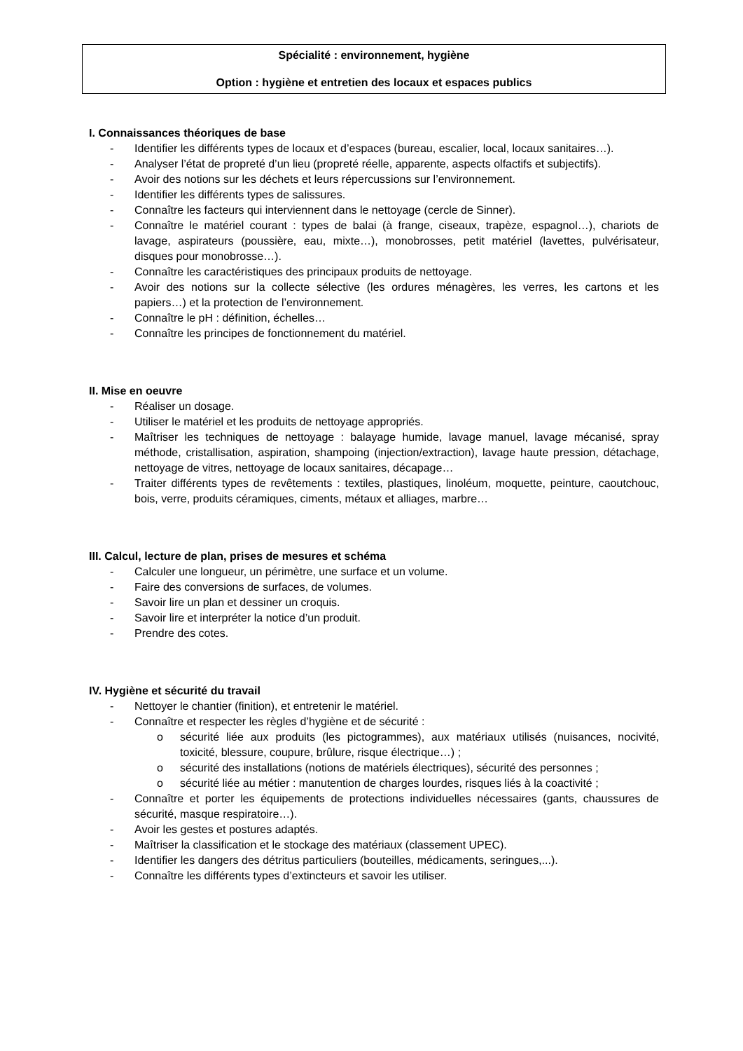Spécialité : environnement, hygiène
Option : hygiène et entretien des locaux et espaces publics
I. Connaissances théoriques de base
- Identifier les différents types de locaux et d’espaces (bureau, escalier, local, locaux sanitaires…).
- Analyser l’état de propreté d’un lieu (propreté réelle, apparente, aspects olfactifs et subjectifs).
- Avoir des notions sur les déchets et leurs répercussions sur l’environnement.
- Identifier les différents types de salissures.
- Connaître les facteurs qui interviennent dans le nettoyage (cercle de Sinner).
- Connaître le matériel courant : types de balai (à frange, ciseaux, trapèze, espagnol…), chariots de lavage, aspirateurs (poussière, eau, mixte…), monobrosses, petit matériel (lavettes, pulvérisateur, disques pour monobrosse…).
- Connaître les caractéristiques des principaux produits de nettoyage.
- Avoir des notions sur la collecte sélective (les ordures ménagères, les verres, les cartons et les papiers…) et la protection de l’environnement.
- Connaître le pH : définition, échelles…
- Connaître les principes de fonctionnement du matériel.
II. Mise en oeuvre
- Réaliser un dosage.
- Utiliser le matériel et les produits de nettoyage appropriés.
- Maîtriser les techniques de nettoyage : balayage humide, lavage manuel, lavage mécanisé, spray méthode, cristallisation, aspiration, shampoing (injection/extraction), lavage haute pression, détachage, nettoyage de vitres, nettoyage de locaux sanitaires, décapage…
- Traiter différents types de revêtements : textiles, plastiques, linoléum, moquette, peinture, caoutchouc, bois, verre, produits céramiques, ciments, métaux et alliages, marbre…
III. Calcul, lecture de plan, prises de mesures et schéma
- Calculer une longueur, un périmètre, une surface et un volume.
- Faire des conversions de surfaces, de volumes.
- Savoir lire un plan et dessiner un croquis.
- Savoir lire et interpréter la notice d’un produit.
- Prendre des cotes.
IV. Hygiène et sécurité du travail
- Nettoyer le chantier (finition), et entretenir le matériel.
- Connaître et respecter les règles d’hygiène et de sécurité :
o sécurité liée aux produits (les pictogrammes), aux matériaux utilisés (nuisances, nocivité, toxicité, blessure, coupure, brûlure, risque électrique…) ;
o sécurité des installations (notions de matériels électriques), sécurité des personnes ;
o sécurité liée au métier : manutention de charges lourdes, risques liés à la coactivité ;
- Connaître et porter les équipements de protections individuelles nécessaires (gants, chaussures de sécurité, masque respiratoire…).
- Avoir les gestes et postures adaptés.
- Maîtriser la classification et le stockage des matériaux (classement UPEC).
- Identifier les dangers des détritus particuliers (bouteilles, médicaments, seringues,...).
- Connaître les différents types d’extincteurs et savoir les utiliser.